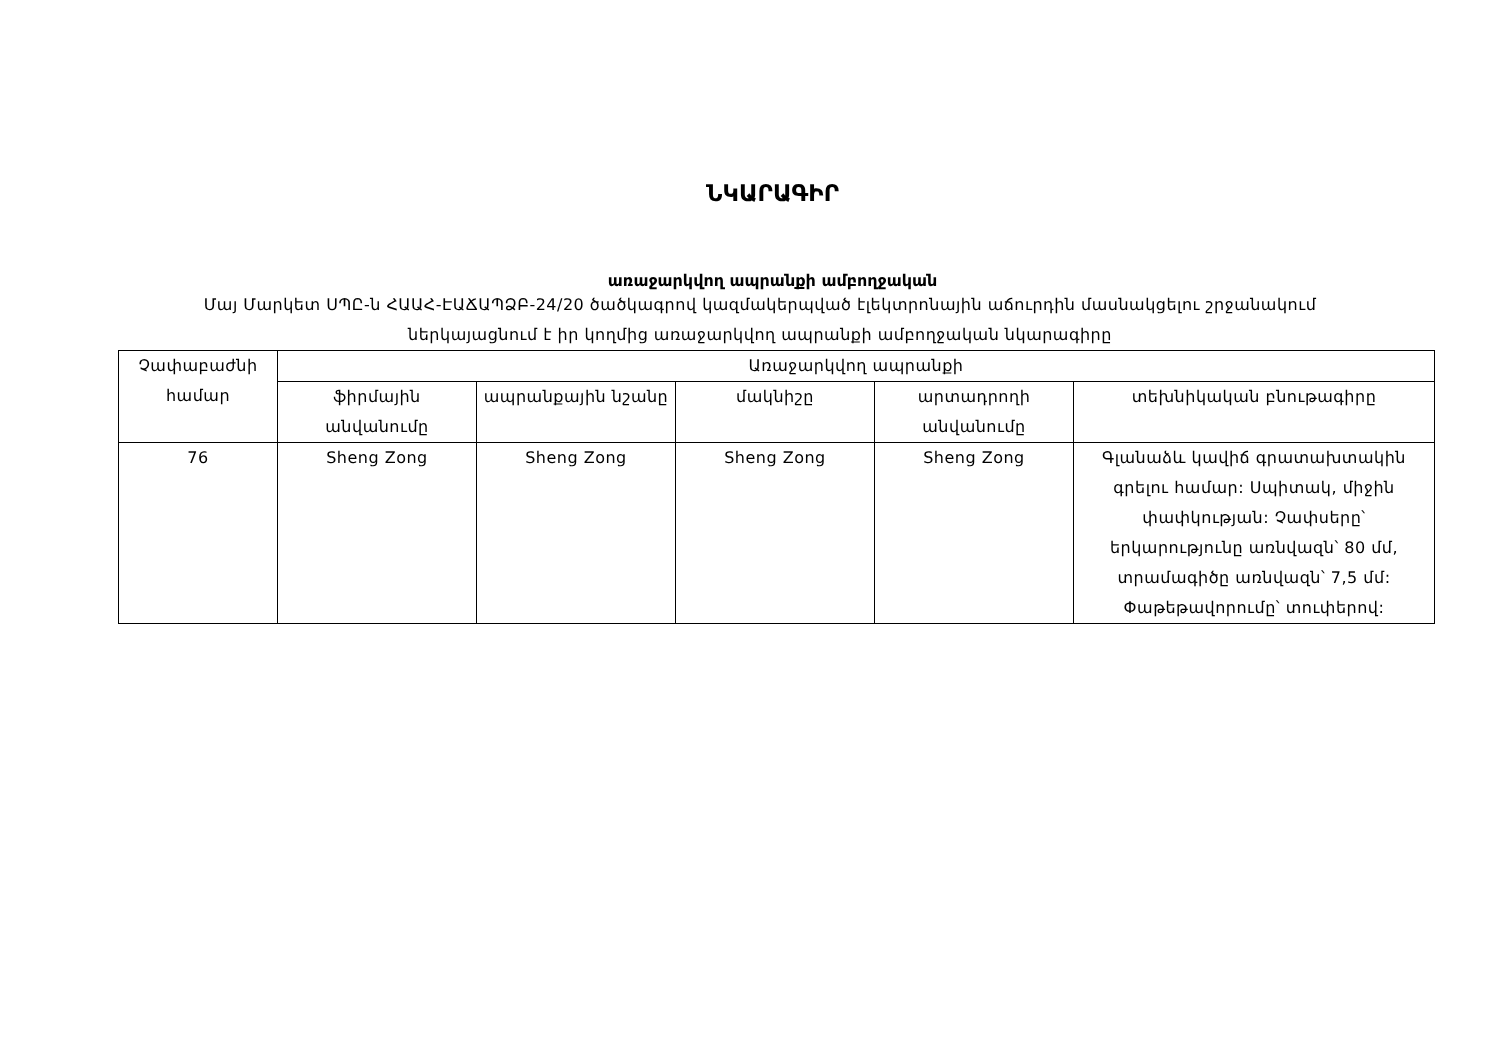ՆԿԱՐԱԳԻՐ
առաջարկվող ապրանքի ամբողջական
Մայ Մարկետ ՍՊԸ-ն ՀԱԱՀ-ԷԱՃԱՊՁԲ-24/20 ծածկագրով կազմակերպված էլեկտրոնային աճուրդին մասնակցելու շրջանակում ներկայացնում է իր կողմից առաջարկվող ապրանքի ամբողջական նկարագիրը
| Չափաբաժնի համար | Առաջարկվող ապրանքի | | | | |
| --- | --- | --- | --- | --- | --- |
| | ֆիրմային անվանումը | ապրանքային նշանը | մակնիշը | արտադրողի անվանումը | տեխնիկական բնութագիրը |
| 76 | Sheng Zong | Sheng Zong | Sheng Zong | Sheng Zong | Գլանաձև կավիճ գրատախտակին գրելու համար: Սպիտակ, միջին փափկության: Չափսերը՝ երկարությունը առնվազն՝ 80 մմ, տրամագիծը առնվազն՝ 7,5 մմ: Փաթեթավորումը՝ տուփերով: |